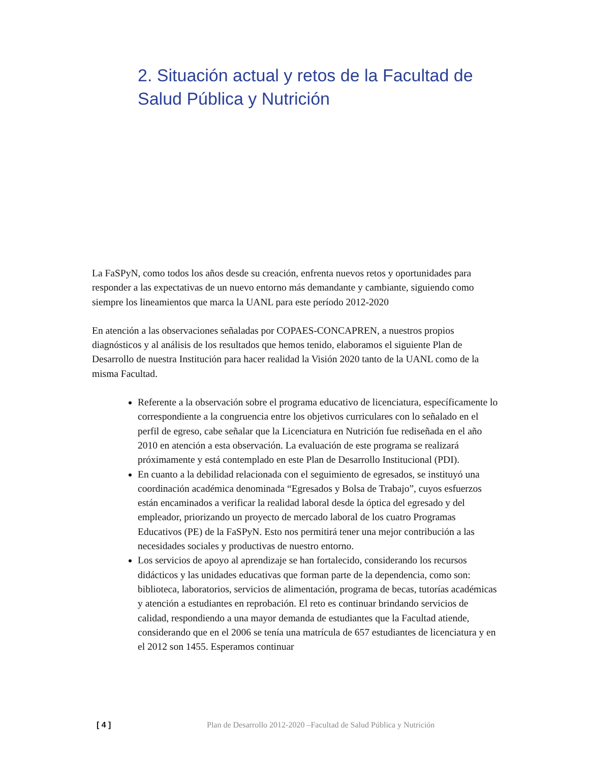2. Situación actual y retos de la Facultad de Salud Pública y Nutrición
La FaSPyN, como todos los años desde su creación, enfrenta nuevos retos y oportunidades para responder a las expectativas de un nuevo entorno más demandante y cambiante, siguiendo como siempre los lineamientos que marca la UANL para este período 2012-2020
En atención a las observaciones señaladas por COPAES-CONCAPREN, a nuestros propios diagnósticos y al análisis de los resultados que hemos tenido, elaboramos el siguiente Plan de Desarrollo de nuestra Institución para hacer realidad la Visión 2020 tanto de la UANL como de la misma Facultad.
Referente a la observación sobre el programa educativo de licenciatura, específicamente lo correspondiente a la congruencia entre los objetivos curriculares con lo señalado en el perfil de egreso, cabe señalar que la Licenciatura en Nutrición fue rediseñada en el año 2010 en atención a esta observación. La evaluación de este programa se realizará próximamente y está contemplado en este Plan de Desarrollo Institucional (PDI).
En cuanto a la debilidad relacionada con el seguimiento de egresados, se instituyó una coordinación académica denominada “Egresados y Bolsa de Trabajo”, cuyos esfuerzos están encaminados a verificar la realidad laboral desde la óptica del egresado y del empleador, priorizando un proyecto de mercado laboral de los cuatro Programas Educativos (PE) de la FaSPyN. Esto nos permitirá tener una mejor contribución a las necesidades sociales y productivas de nuestro entorno.
Los servicios de apoyo al aprendizaje se han fortalecido, considerando los recursos didácticos y las unidades educativas que forman parte de la dependencia, como son: biblioteca, laboratorios, servicios de alimentación, programa de becas, tutorías académicas y atención a estudiantes en reprobación. El reto es continuar brindando servicios de calidad, respondiendo a una mayor demanda de estudiantes que la Facultad atiende, considerando que en el 2006 se tenía una matrícula de 657 estudiantes de licenciatura y en el 2012 son 1455. Esperamos continuar
[ 4 ] Plan de Desarrollo 2012-2020 –Facultad de Salud Pública y Nutrición